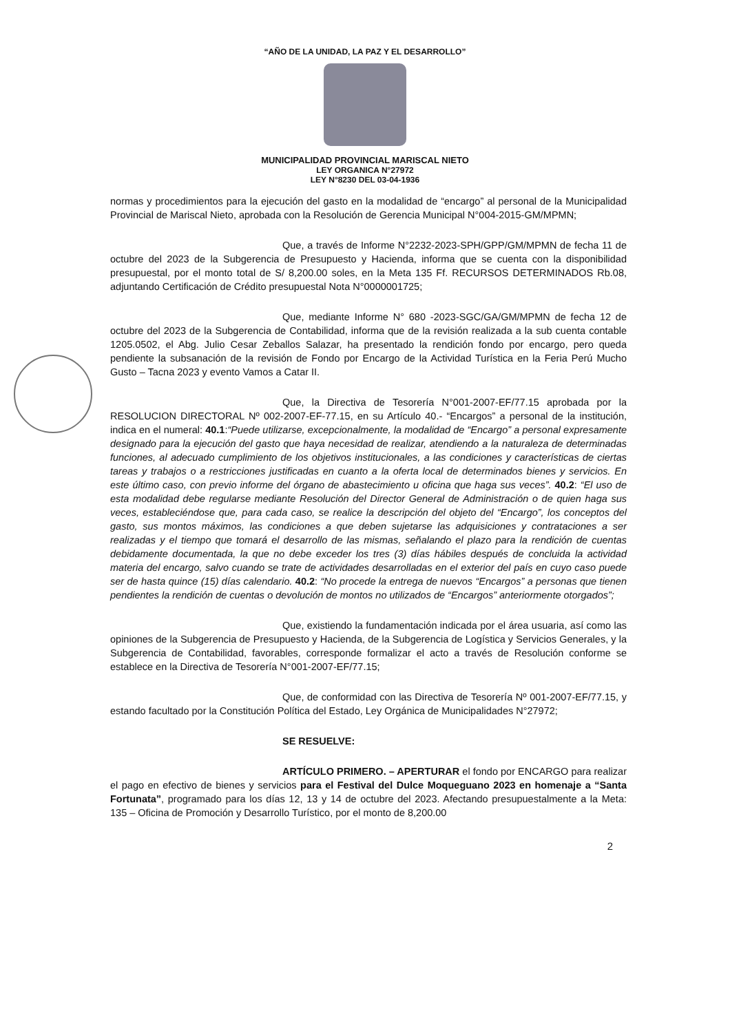“AÑO DE LA UNIDAD, LA PAZ Y EL DESARROLLO”
MUNICIPALIDAD PROVINCIAL MARISCAL NIETO
LEY ORGANICA N°27972
LEY N°8230 DEL 03-04-1936
normas y procedimientos para la ejecución del gasto en la modalidad de “encargo” al personal de la Municipalidad Provincial de Mariscal Nieto, aprobada con la Resolución de Gerencia Municipal N°004-2015-GM/MPMN;
Que, a través de Informe N°2232-2023-SPH/GPP/GM/MPMN de fecha 11 de octubre del 2023 de la Subgerencia de Presupuesto y Hacienda, informa que se cuenta con la disponibilidad presupuestal, por el monto total de S/ 8,200.00 soles, en la Meta 135 Ff. RECURSOS DETERMINADOS Rb.08, adjuntando Certificación de Crédito presupuestal Nota N°0000001725;
Que, mediante Informe N° 680 -2023-SGC/GA/GM/MPMN de fecha 12 de octubre del 2023 de la Subgerencia de Contabilidad, informa que de la revisión realizada a la sub cuenta contable 1205.0502, el Abg. Julio Cesar Zeballos Salazar, ha presentado la rendición fondo por encargo, pero queda pendiente la subsanación de la revisión de Fondo por Encargo de la Actividad Turística en la Feria Perú Mucho Gusto – Tacna 2023 y evento Vamos a Catar II.
Que, la Directiva de Tesorería N°001-2007-EF/77.15 aprobada por la RESOLUCION DIRECTORAL Nº 002-2007-EF-77.15, en su Artículo 40.- “Encargos” a personal de la institución, indica en el numeral: 40.1:“Puede utilizarse, excepcionalmente, la modalidad de “Encargo” a personal expresamente designado para la ejecución del gasto que haya necesidad de realizar, atendiendo a la naturaleza de determinadas funciones, al adecuado cumplimiento de los objetivos institucionales, a las condiciones y características de ciertas tareas y trabajos o a restricciones justificadas en cuanto a la oferta local de determinados bienes y servicios. En este último caso, con previo informe del órgano de abastecimiento u oficina que haga sus veces”. 40.2: “El uso de esta modalidad debe regularse mediante Resolución del Director General de Administración o de quien haga sus veces, estableciéndose que, para cada caso, se realice la descripción del objeto del “Encargo”, los conceptos del gasto, sus montos máximos, las condiciones a que deben sujetarse las adquisiciones y contrataciones a ser realizadas y el tiempo que tomará el desarrollo de las mismas, señalando el plazo para la rendición de cuentas debidamente documentada, la que no debe exceder los tres (3) días hábiles después de concluida la actividad materia del encargo, salvo cuando se trate de actividades desarrolladas en el exterior del país en cuyo caso puede ser de hasta quince (15) días calendario. 40.2: “No procede la entrega de nuevos “Encargos” a personas que tienen pendientes la rendición de cuentas o devolución de montos no utilizados de “Encargos” anteriormente otorgados”;
Que, existiendo la fundamentación indicada por el área usuaria, así como las opiniones de la Subgerencia de Presupuesto y Hacienda, de la Subgerencia de Logística y Servicios Generales, y la Subgerencia de Contabilidad, favorables, corresponde formalizar el acto a través de Resolución conforme se establece en la Directiva de Tesorería N°001-2007-EF/77.15;
Que, de conformidad con las Directiva de Tesorería Nº 001-2007-EF/77.15, y estando facultado por la Constitución Política del Estado, Ley Orgánica de Municipalidades N°27972;
SE RESUELVE:
ARTÍCULO PRIMERO. – APERTURAR el fondo por ENCARGO para realizar el pago en efectivo de bienes y servicios para el Festival del Dulce Moqueguano 2023 en homenaje a “Santa Fortunata”, programado para los días 12, 13 y 14 de octubre del 2023. Afectando presupuestalmente a la Meta: 135 – Oficina de Promoción y Desarrollo Turístico, por el monto de 8,200.00
2